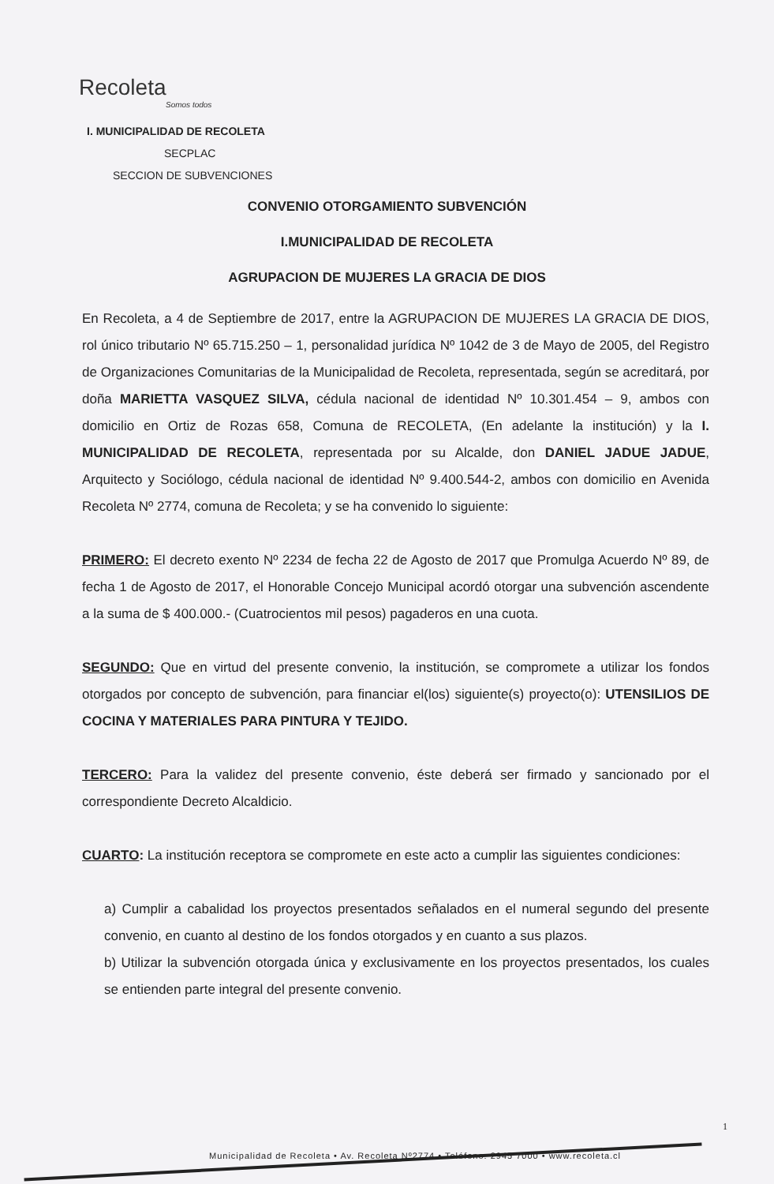Recoleta
Somos todos
I. MUNICIPALIDAD DE RECOLETA
SECPLAC
SECCION DE SUBVENCIONES
CONVENIO OTORGAMIENTO SUBVENCIÓN
I.MUNICIPALIDAD DE RECOLETA
AGRUPACION DE MUJERES LA GRACIA DE DIOS
En Recoleta, a 4 de Septiembre de 2017, entre la AGRUPACION DE MUJERES LA GRACIA DE DIOS, rol único tributario Nº 65.715.250 – 1, personalidad jurídica Nº 1042 de 3 de Mayo de 2005, del Registro de Organizaciones Comunitarias de la Municipalidad de Recoleta, representada, según se acreditará, por doña MARIETTA VASQUEZ SILVA, cédula nacional de identidad Nº 10.301.454 – 9, ambos con domicilio en Ortiz de Rozas 658, Comuna de RECOLETA, (En adelante la institución) y la I. MUNICIPALIDAD DE RECOLETA, representada por su Alcalde, don DANIEL JADUE JADUE, Arquitecto y Sociólogo, cédula nacional de identidad Nº 9.400.544-2, ambos con domicilio en Avenida Recoleta Nº 2774, comuna de Recoleta; y se ha convenido lo siguiente:
PRIMERO: El decreto exento Nº 2234 de fecha 22 de Agosto de 2017 que Promulga Acuerdo Nº 89, de fecha 1 de Agosto de 2017, el Honorable Concejo Municipal acordó otorgar una subvención ascendente a la suma de $ 400.000.- (Cuatrocientos mil pesos) pagaderos en una cuota.
SEGUNDO: Que en virtud del presente convenio, la institución, se compromete a utilizar los fondos otorgados por concepto de subvención, para financiar el(los) siguiente(s) proyecto(o): UTENSILIOS DE COCINA Y MATERIALES PARA PINTURA Y TEJIDO.
TERCERO: Para la validez del presente convenio, éste deberá ser firmado y sancionado por el correspondiente Decreto Alcaldicio.
CUARTO: La institución receptora se compromete en este acto a cumplir las siguientes condiciones:
a) Cumplir a cabalidad los proyectos presentados señalados en el numeral segundo del presente convenio, en cuanto al destino de los fondos otorgados y en cuanto a sus plazos.
b) Utilizar la subvención otorgada única y exclusivamente en los proyectos presentados, los cuales se entienden parte integral del presente convenio.
1
Municipalidad de Recoleta • Av. Recoleta Nº2774 • Teléfono: 2945 7000 • www.recoleta.cl